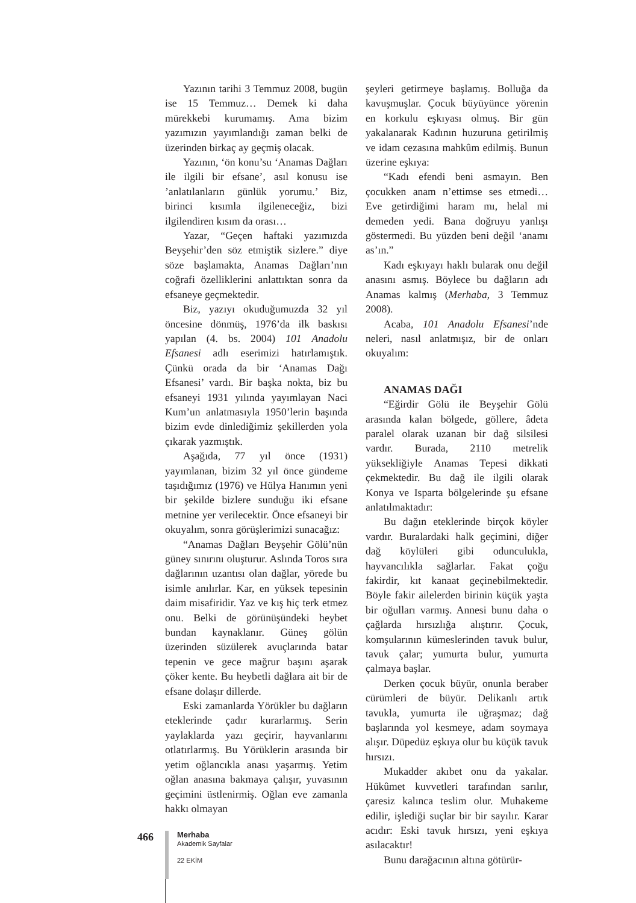Yazının tarihi 3 Temmuz 2008, bugün ise 15 Temmuz… Demek ki daha mürekkebi kurumamış. Ama bizim yazımızın yayımlandığı zaman belki de üzerinden birkaç ay geçmiş olacak.
Yazının, ‘ön konu’su ‘Anamas Dağları ile ilgili bir efsane’, asıl konusu ise ’anlatılanların günlük yorumu.’ Biz, birinci kısımla ilgileneceğiz, bizi ilgilendiren kısım da orası…
Yazar, “Geçen haftaki yazımızda Beyşehir’den söz etmiştik sizlere.” diye söze başlamakta, Anamas Dağları’nın coğrafi özelliklerini anlattıktan sonra da efsaneye geçmektedir.
Biz, yazıyı okuduğumuzda 32 yıl öncesine dönmüş, 1976’da ilk baskısı yapılan (4. bs. 2004) 101 Anadolu Efsanesi adlı eserimizi hatırlamıştık. Çünkü orada da bir ‘Anamas Dağı Efsanesi’ vardı. Bir başka nokta, biz bu efsaneyi 1931 yılında yayımlayan Naci Kum’un anlatmasıyla 1950’lerin başında bizim evde dinlediğimiz şekillerden yola çıkarak yazmıştık.
Aşağıda, 77 yıl önce (1931) yayımlanan, bizim 32 yıl önce gündeme taşıdığımız (1976) ve Hülya Hanımın yeni bir şekilde bizlere sunduğu iki efsane metnine yer verilecektir. Önce efsaneyi bir okuyalım, sonra görüşlerimizi sunacağız:
“Anamas Dağları Beyşehir Gölü’nün güney sınırını oluşturur. Aslında Toros sıra dağlarının uzantısı olan dağlar, yörede bu isimle anılırlar. Kar, en yüksek tepesinin daim misafiridir. Yaz ve kış hiç terk etmez onu. Belki de görünüşündeki heybet bundan kaynaklanır. Güneş gölün üzerinden süzülerek avuçlarında batar tepenin ve gece mağrur başını aşarak çöker kente. Bu heybetli dağlara ait bir de efsane dolaşır dillerde.
Eski zamanlarda Yörükler bu dağların eteklerinde çadır kurarlarmış. Serin yaylaklarda yazı geçirir, hayvanlarını otlatırlarmış. Bu Yörüklerin arasında bir yetim oğlancıkla anası yaşarmış. Yetim oğlan anasına bakmaya çalışır, yuvasının geçimini üstlenirmiş. Oğlan eve zamanla hakkı olmayan
şeyleri getirmeye başlamış. Bolluğa da kavuşmuşlar. Çocuk büyüyünce yörenin en korkulu eşkıyası olmuş. Bir gün yakalanarak Kadının huzuruna getirilmiş ve idam cezasına mahkûm edilmiş. Bunun üzerine eşkıya:
“Kadı efendi beni asmayın. Ben çocukken anam n’ettimse ses etmedi… Eve getirdiğimi haram mı, helal mi demeden yedi. Bana doğruyu yanlışı göstermedi. Bu yüzden beni değil ‘anamı as’ın.”
Kadı eşkıyayı haklı bularak onu değil anasını asmış. Böylece bu dağların adı Anamas kalmış (Merhaba, 3 Temmuz 2008).
Acaba, 101 Anadolu Efsanesi’nde neleri, nasıl anlatmışız, bir de onları okuyalım:
ANAMAS DAĞI
“Eğirdir Gölü ile Beyşehir Gölü arasında kalan bölgede, göllere, âdeta paralel olarak uzanan bir dağ silsilesi vardır. Burada, 2110 metrelik yüksekliğiyle Anamas Tepesi dikkati çekmektedir. Bu dağ ile ilgili olarak Konya ve Isparta bölgelerinde şu efsane anlatılmaktadır:
Bu dağın eteklerinde birçok köyler vardır. Buralardaki halk geçimini, diğer dağ köylüleri gibi odunculukla, hayvancılıkla sağlarlar. Fakat çoğu fakirdir, kıt kanaat geçinebilmektedir. Böyle fakir ailelerden birinin küçük yaşta bir oğulları varmış. Annesi bunu daha o çağlarda hırsızlığa alıştırır. Çocuk, komşularının kümeslerinden tavuk bulur, tavuk çalar; yumurta bulur, yumurta çalmaya başlar.
Derken çocuk büyür, onunla beraber cürümleri de büyür. Delikanlı artık tavukla, yumurta ile uğraşmaz; dağ başlarında yol kesmeye, adam soymaya alışır. Düpedüz eşkıya olur bu küçük tavuk hırsızı.
Mukadder akıbet onu da yakalar. Hükûmet kuvvetleri tarafından sarılır, çaresiz kalınca teslim olur. Muhakeme edilir, işlediği suçlar bir bir sayılır. Karar acıdır: Eski tavuk hırsızı, yeni eşkıya asılacaktır!
Bunu darağacının altına götürür-
466
Merhaba
Akademik Sayfalar
22 EKİM